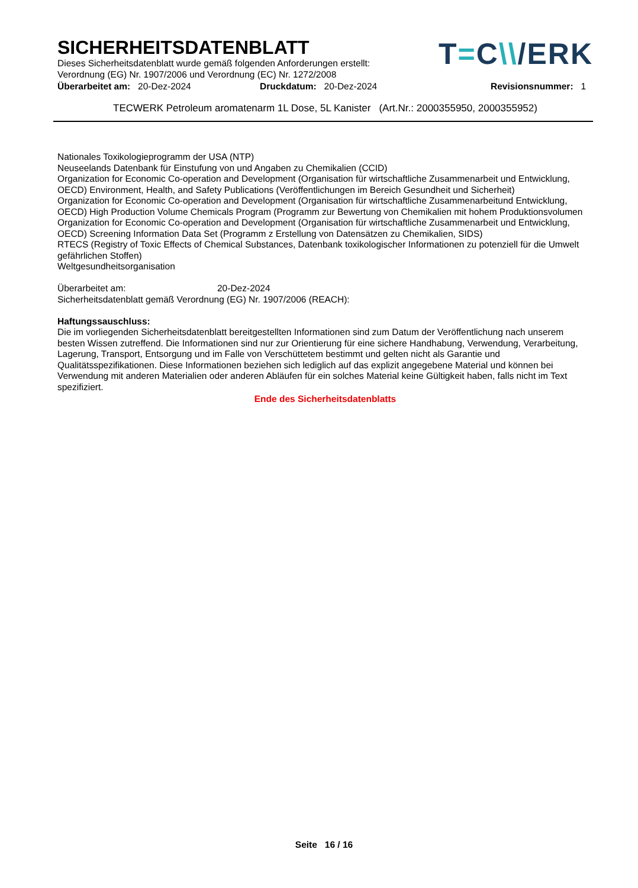T=C\\/ERK
SICHERHEITSDATENBLATT
Dieses Sicherheitsdatenblatt wurde gemäß folgenden Anforderungen erstellt:
Verordnung (EG) Nr. 1907/2006 und Verordnung (EC) Nr. 1272/2008
Überarbeitet am: 20-Dez-2024 Druckdatum: 20-Dez-2024 Revisionsnummer: 1
TECWERK Petroleum aromatenarm 1L Dose, 5L Kanister (Art.Nr.: 2000355950, 2000355952)
Nationales Toxikologieprogramm der USA (NTP)
Neuseelands Datenbank für Einstufung von und Angaben zu Chemikalien (CCID)
Organization for Economic Co-operation and Development (Organisation für wirtschaftliche Zusammenarbeit und Entwicklung, OECD) Environment, Health, and Safety Publications (Veröffentlichungen im Bereich Gesundheit und Sicherheit)
Organization for Economic Co-operation and Development (Organisation für wirtschaftliche Zusammenarbeitund Entwicklung, OECD) High Production Volume Chemicals Program (Programm zur Bewertung von Chemikalien mit hohem Produktionsvolumen
Organization for Economic Co-operation and Development (Organisation für wirtschaftliche Zusammenarbeit und Entwicklung, OECD) Screening Information Data Set (Programm z Erstellung von Datensätzen zu Chemikalien, SIDS)
RTECS (Registry of Toxic Effects of Chemical Substances, Datenbank toxikologischer Informationen zu potenziell für die Umwelt gefährlichen Stoffen)
Weltgesundheitsorganisation
Überarbeitet am: 20-Dez-2024
Sicherheitsdatenblatt gemäß Verordnung (EG) Nr. 1907/2006 (REACH):
Haftungssauschluss:
Die im vorliegenden Sicherheitsdatenblatt bereitgestellten Informationen sind zum Datum der Veröffentlichung nach unserem besten Wissen zutreffend. Die Informationen sind nur zur Orientierung für eine sichere Handhabung, Verwendung, Verarbeitung, Lagerung, Transport, Entsorgung und im Falle von Verschüttetem bestimmt und gelten nicht als Garantie und Qualitätsspezifikationen. Diese Informationen beziehen sich lediglich auf das explizit angegebene Material und können bei Verwendung mit anderen Materialien oder anderen Abläufen für ein solches Material keine Gültigkeit haben, falls nicht im Text spezifiziert.
Ende des Sicherheitsdatenblatts
Seite 16 / 16